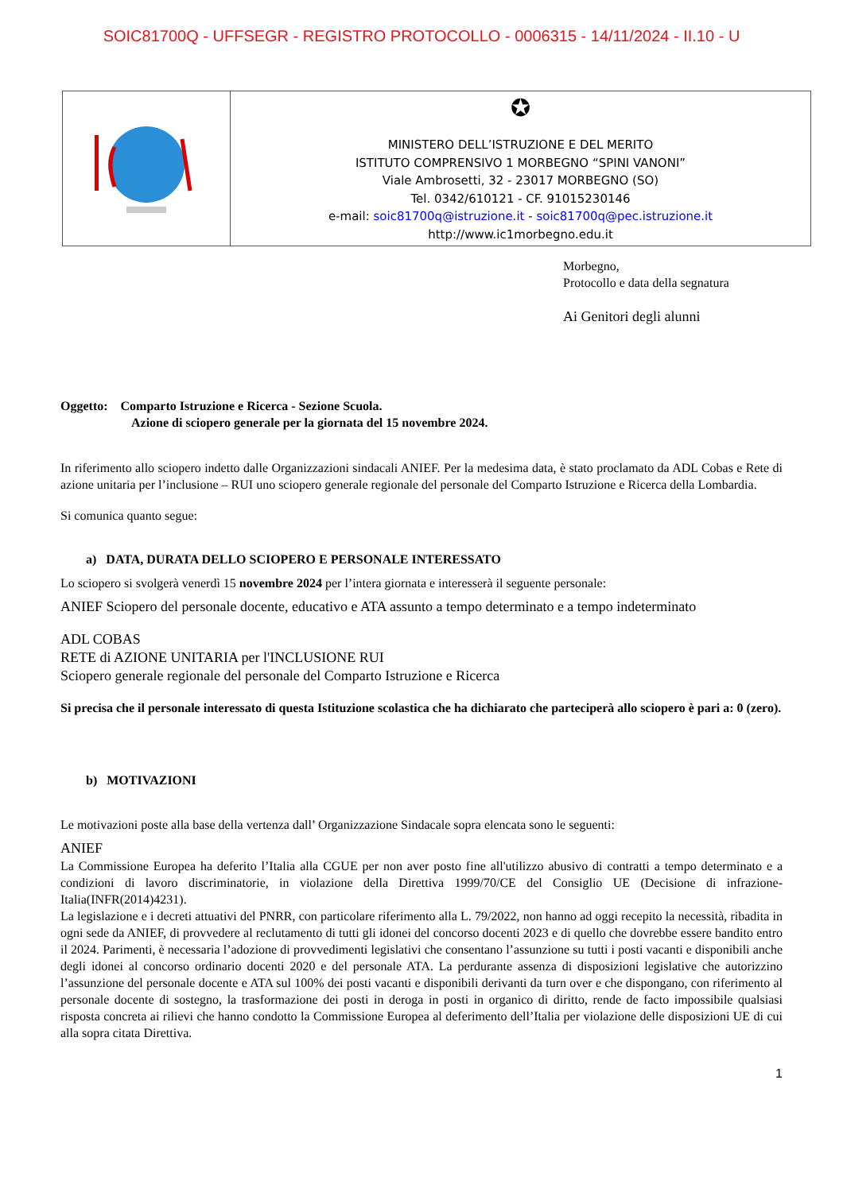SOIC81700Q - UFFSEGR - REGISTRO PROTOCOLLO - 0006315 - 14/11/2024 - II.10 - U
| | ✪ MINISTERO DELL’ISTRUZIONE E DEL MERITO ISTITUTO COMPRENSIVO 1 MORBEGNO “SPINI VANONI” Viale Ambrosetti, 32 - 23017 MORBEGNO (SO) Tel. 0342/610121 - CF. 91015230146 e-mail: soic81700q@istruzione.it - soic81700q@pec.istruzione.it http://www.ic1morbegno.edu.it |
Morbegno,
Protocollo e data della segnatura
Ai Genitori degli alunni
Oggetto: Comparto Istruzione e Ricerca - Sezione Scuola.
Azione di sciopero generale per la giornata del 15 novembre 2024.
In riferimento allo sciopero indetto dalle Organizzazioni sindacali ANIEF. Per la medesima data, è stato proclamato da ADL Cobas e Rete di azione unitaria per l’inclusione – RUI uno sciopero generale regionale del personale del Comparto Istruzione e Ricerca della Lombardia.
Si comunica quanto segue:
a) DATA, DURATA DELLO SCIOPERO E PERSONALE INTERESSATO
Lo sciopero si svolgerà venerdì 15 novembre 2024 per l’intera giornata e interesserà il seguente personale:
ANIEF Sciopero del personale docente, educativo e ATA assunto a tempo determinato e a tempo indeterminato
ADL COBAS
RETE di AZIONE UNITARIA per l'INCLUSIONE RUI
Sciopero generale regionale del personale del Comparto Istruzione e Ricerca
Si precisa che il personale interessato di questa Istituzione scolastica che ha dichiarato che parteciperà allo sciopero è pari a: 0 (zero).
b) MOTIVAZIONI
Le motivazioni poste alla base della vertenza dall’ Organizzazione Sindacale sopra elencata sono le seguenti:
ANIEF
La Commissione Europea ha deferito l’Italia alla CGUE per non aver posto fine all'utilizzo abusivo di contratti a tempo determinato e a condizioni di lavoro discriminatorie, in violazione della Direttiva 1999/70/CE del Consiglio UE (Decisione di infrazione-Italia(INFR(2014)4231).
La legislazione e i decreti attuativi del PNRR, con particolare riferimento alla L. 79/2022, non hanno ad oggi recepito la necessità, ribadita in ogni sede da ANIEF, di provvedere al reclutamento di tutti gli idonei del concorso docenti 2023 e di quello che dovrebbe essere bandito entro il 2024. Parimenti, è necessaria l’adozione di provvedimenti legislativi che consentano l’assunzione su tutti i posti vacanti e disponibili anche degli idonei al concorso ordinario docenti 2020 e del personale ATA. La perdurante assenza di disposizioni legislative che autorizzino l’assunzione del personale docente e ATA sul 100% dei posti vacanti e disponibili derivanti da turn over e che dispongano, con riferimento al personale docente di sostegno, la trasformazione dei posti in deroga in posti in organico di diritto, rende de facto impossibile qualsiasi risposta concreta ai rilievi che hanno condotto la Commissione Europea al deferimento dell’Italia per violazione delle disposizioni UE di cui alla sopra citata Direttiva.
1